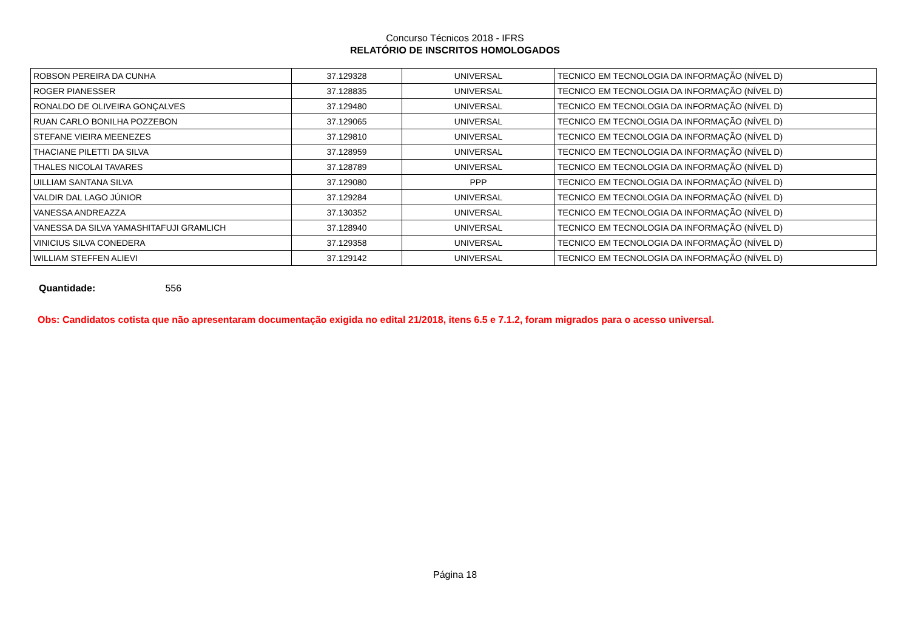Concurso Técnicos 2018 - IFRS
RELATÓRIO DE INSCRITOS HOMOLOGADOS
| ROBSON PEREIRA DA CUNHA | 37.129328 | UNIVERSAL | TECNICO EM TECNOLOGIA DA INFORMAÇÃO (NÍVEL D) |
| ROGER PIANESSER | 37.128835 | UNIVERSAL | TECNICO EM TECNOLOGIA DA INFORMAÇÃO (NÍVEL D) |
| RONALDO DE OLIVEIRA GONÇALVES | 37.129480 | UNIVERSAL | TECNICO EM TECNOLOGIA DA INFORMAÇÃO (NÍVEL D) |
| RUAN CARLO BONILHA POZZEBON | 37.129065 | UNIVERSAL | TECNICO EM TECNOLOGIA DA INFORMAÇÃO (NÍVEL D) |
| STEFANE VIEIRA MEENEZES | 37.129810 | UNIVERSAL | TECNICO EM TECNOLOGIA DA INFORMAÇÃO (NÍVEL D) |
| THACIANE PILETTI DA SILVA | 37.128959 | UNIVERSAL | TECNICO EM TECNOLOGIA DA INFORMAÇÃO (NÍVEL D) |
| THALES NICOLAI TAVARES | 37.128789 | UNIVERSAL | TECNICO EM TECNOLOGIA DA INFORMAÇÃO (NÍVEL D) |
| UILLIAM SANTANA SILVA | 37.129080 | PPP | TECNICO EM TECNOLOGIA DA INFORMAÇÃO (NÍVEL D) |
| VALDIR DAL LAGO JÚNIOR | 37.129284 | UNIVERSAL | TECNICO EM TECNOLOGIA DA INFORMAÇÃO (NÍVEL D) |
| VANESSA ANDREAZZA | 37.130352 | UNIVERSAL | TECNICO EM TECNOLOGIA DA INFORMAÇÃO (NÍVEL D) |
| VANESSA DA SILVA YAMASHITAFUJI GRAMLICH | 37.128940 | UNIVERSAL | TECNICO EM TECNOLOGIA DA INFORMAÇÃO (NÍVEL D) |
| VINICIUS SILVA CONEDERA | 37.129358 | UNIVERSAL | TECNICO EM TECNOLOGIA DA INFORMAÇÃO (NÍVEL D) |
| WILLIAM STEFFEN ALIEVI | 37.129142 | UNIVERSAL | TECNICO EM TECNOLOGIA DA INFORMAÇÃO (NÍVEL D) |
Quantidade: 556
Obs: Candidatos cotista que não apresentaram documentação exigida no edital 21/2018, itens 6.5 e 7.1.2, foram migrados para o acesso universal.
Página 18